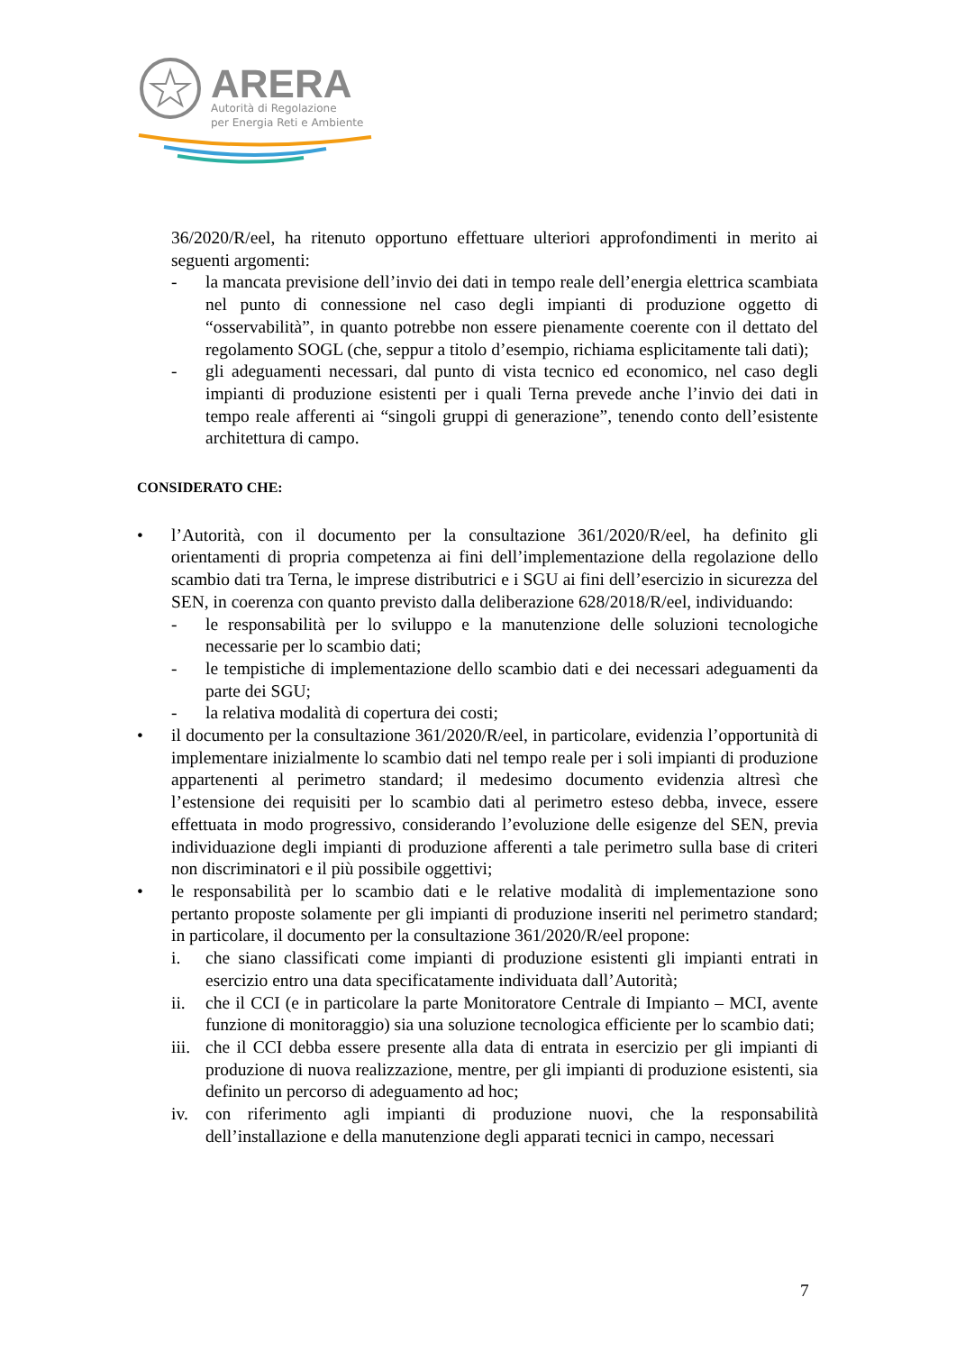ARERA
Autorità di Regolazione
per Energia Reti e Ambiente
36/2020/R/eel, ha ritenuto opportuno effettuare ulteriori approfondimenti in merito ai seguenti argomenti:
- la mancata previsione dell’invio dei dati in tempo reale dell’energia elettrica scambiata nel punto di connessione nel caso degli impianti di produzione oggetto di “osservabilità”, in quanto potrebbe non essere pienamente coerente con il dettato del regolamento SOGL (che, seppur a titolo d’esempio, richiama esplicitamente tali dati);
- gli adeguamenti necessari, dal punto di vista tecnico ed economico, nel caso degli impianti di produzione esistenti per i quali Terna prevede anche l’invio dei dati in tempo reale afferenti ai “singoli gruppi di generazione”, tenendo conto dell’esistente architettura di campo.
CONSIDERATO CHE:
• l’Autorità, con il documento per la consultazione 361/2020/R/eel, ha definito gli orientamenti di propria competenza ai fini dell’implementazione della regolazione dello scambio dati tra Terna, le imprese distributrici e i SGU ai fini dell’esercizio in sicurezza del SEN, in coerenza con quanto previsto dalla deliberazione 628/2018/R/eel, individuando:
- le responsabilità per lo sviluppo e la manutenzione delle soluzioni tecnologiche necessarie per lo scambio dati;
- le tempistiche di implementazione dello scambio dati e dei necessari adeguamenti da parte dei SGU;
- la relativa modalità di copertura dei costi;
• il documento per la consultazione 361/2020/R/eel, in particolare, evidenzia l’opportunità di implementare inizialmente lo scambio dati nel tempo reale per i soli impianti di produzione appartenenti al perimetro standard; il medesimo documento evidenzia altresì che l’estensione dei requisiti per lo scambio dati al perimetro esteso debba, invece, essere effettuata in modo progressivo, considerando l’evoluzione delle esigenze del SEN, previa individuazione degli impianti di produzione afferenti a tale perimetro sulla base di criteri non discriminatori e il più possibile oggettivi;
• le responsabilità per lo scambio dati e le relative modalità di implementazione sono pertanto proposte solamente per gli impianti di produzione inseriti nel perimetro standard; in particolare, il documento per la consultazione 361/2020/R/eel propone:
i. che siano classificati come impianti di produzione esistenti gli impianti entrati in esercizio entro una data specificatamente individuata dall’Autorità;
ii. che il CCI (e in particolare la parte Monitoratore Centrale di Impianto – MCI, avente funzione di monitoraggio) sia una soluzione tecnologica efficiente per lo scambio dati;
iii. che il CCI debba essere presente alla data di entrata in esercizio per gli impianti di produzione di nuova realizzazione, mentre, per gli impianti di produzione esistenti, sia definito un percorso di adeguamento ad hoc;
iv. con riferimento agli impianti di produzione nuovi, che la responsabilità dell’installazione e della manutenzione degli apparati tecnici in campo, necessari
7